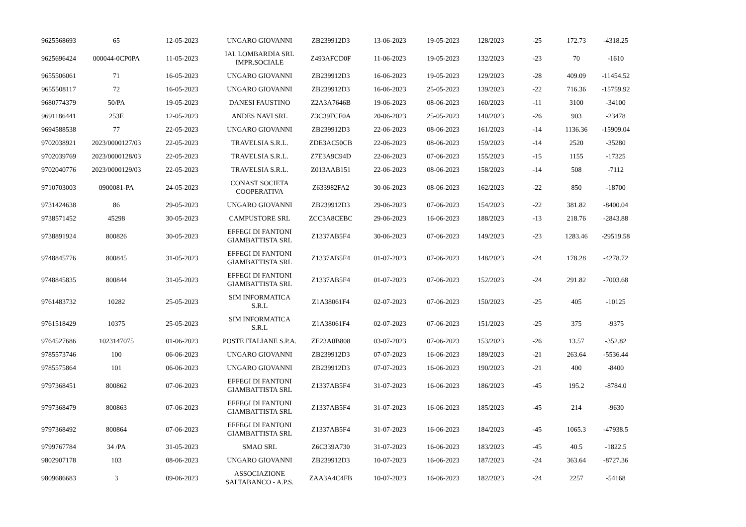| 9625568693 | 65 | 12-05-2023 | UNGARO GIOVANNI | ZB239912D3 | 13-06-2023 | 19-05-2023 | 128/2023 | -25 | 172.73 | -4318.25 |
| 9625696424 | 000044-0CP0PA | 11-05-2023 | IAL LOMBARDIA SRL IMPR.SOCIALE | Z493AFCD0F | 11-06-2023 | 19-05-2023 | 132/2023 | -23 | 70 | -1610 |
| 9655506061 | 71 | 16-05-2023 | UNGARO GIOVANNI | ZB239912D3 | 16-06-2023 | 19-05-2023 | 129/2023 | -28 | 409.09 | -11454.52 |
| 9655508117 | 72 | 16-05-2023 | UNGARO GIOVANNI | ZB239912D3 | 16-06-2023 | 25-05-2023 | 139/2023 | -22 | 716.36 | -15759.92 |
| 9680774379 | 50/PA | 19-05-2023 | DANESI FAUSTINO | Z2A3A7646B | 19-06-2023 | 08-06-2023 | 160/2023 | -11 | 3100 | -34100 |
| 9691186441 | 253E | 12-05-2023 | ANDES NAVI SRL | Z3C39FCF0A | 20-06-2023 | 25-05-2023 | 140/2023 | -26 | 903 | -23478 |
| 9694588538 | 77 | 22-05-2023 | UNGARO GIOVANNI | ZB239912D3 | 22-06-2023 | 08-06-2023 | 161/2023 | -14 | 1136.36 | -15909.04 |
| 9702038921 | 2023/0000127/03 | 22-05-2023 | TRAVELSIA S.R.L. | ZDE3AC50CB | 22-06-2023 | 08-06-2023 | 159/2023 | -14 | 2520 | -35280 |
| 9702039769 | 2023/0000128/03 | 22-05-2023 | TRAVELSIA S.R.L. | Z7E3A9C94D | 22-06-2023 | 07-06-2023 | 155/2023 | -15 | 1155 | -17325 |
| 9702040776 | 2023/0000129/03 | 22-05-2023 | TRAVELSIA S.R.L. | Z013AAB151 | 22-06-2023 | 08-06-2023 | 158/2023 | -14 | 508 | -7112 |
| 9710703003 | 0900081-PA | 24-05-2023 | CONAST SOCIETA COOPERATIVA | Z633982FA2 | 30-06-2023 | 08-06-2023 | 162/2023 | -22 | 850 | -18700 |
| 9731424638 | 86 | 29-05-2023 | UNGARO GIOVANNI | ZB239912D3 | 29-06-2023 | 07-06-2023 | 154/2023 | -22 | 381.82 | -8400.04 |
| 9738571452 | 45298 | 30-05-2023 | CAMPUSTORE SRL | ZCC3A8CEBC | 29-06-2023 | 16-06-2023 | 188/2023 | -13 | 218.76 | -2843.88 |
| 9738891924 | 800826 | 30-05-2023 | EFFEGI DI FANTONI GIAMBATTISTA SRL | Z1337AB5F4 | 30-06-2023 | 07-06-2023 | 149/2023 | -23 | 1283.46 | -29519.58 |
| 9748845776 | 800845 | 31-05-2023 | EFFEGI DI FANTONI GIAMBATTISTA SRL | Z1337AB5F4 | 01-07-2023 | 07-06-2023 | 148/2023 | -24 | 178.28 | -4278.72 |
| 9748845835 | 800844 | 31-05-2023 | EFFEGI DI FANTONI GIAMBATTISTA SRL | Z1337AB5F4 | 01-07-2023 | 07-06-2023 | 152/2023 | -24 | 291.82 | -7003.68 |
| 9761483732 | 10282 | 25-05-2023 | SIM INFORMATICA S.R.L | Z1A38061F4 | 02-07-2023 | 07-06-2023 | 150/2023 | -25 | 405 | -10125 |
| 9761518429 | 10375 | 25-05-2023 | SIM INFORMATICA S.R.L | Z1A38061F4 | 02-07-2023 | 07-06-2023 | 151/2023 | -25 | 375 | -9375 |
| 9764527686 | 1023147075 | 01-06-2023 | POSTE ITALIANE S.P.A. | ZE23A0B808 | 03-07-2023 | 07-06-2023 | 153/2023 | -26 | 13.57 | -352.82 |
| 9785573746 | 100 | 06-06-2023 | UNGARO GIOVANNI | ZB239912D3 | 07-07-2023 | 16-06-2023 | 189/2023 | -21 | 263.64 | -5536.44 |
| 9785575864 | 101 | 06-06-2023 | UNGARO GIOVANNI | ZB239912D3 | 07-07-2023 | 16-06-2023 | 190/2023 | -21 | 400 | -8400 |
| 9797368451 | 800862 | 07-06-2023 | EFFEGI DI FANTONI GIAMBATTISTA SRL | Z1337AB5F4 | 31-07-2023 | 16-06-2023 | 186/2023 | -45 | 195.2 | -8784.0 |
| 9797368479 | 800863 | 07-06-2023 | EFFEGI DI FANTONI GIAMBATTISTA SRL | Z1337AB5F4 | 31-07-2023 | 16-06-2023 | 185/2023 | -45 | 214 | -9630 |
| 9797368492 | 800864 | 07-06-2023 | EFFEGI DI FANTONI GIAMBATTISTA SRL | Z1337AB5F4 | 31-07-2023 | 16-06-2023 | 184/2023 | -45 | 1065.3 | -47938.5 |
| 9799767784 | 34 /PA | 31-05-2023 | SMAO SRL | Z6C339A730 | 31-07-2023 | 16-06-2023 | 183/2023 | -45 | 40.5 | -1822.5 |
| 9802907178 | 103 | 08-06-2023 | UNGARO GIOVANNI | ZB239912D3 | 10-07-2023 | 16-06-2023 | 187/2023 | -24 | 363.64 | -8727.36 |
| 9809686683 | 3 | 09-06-2023 | ASSOCIAZIONE SALTABANCO - A.P.S. | ZAA3A4C4FB | 10-07-2023 | 16-06-2023 | 182/2023 | -24 | 2257 | -54168 |